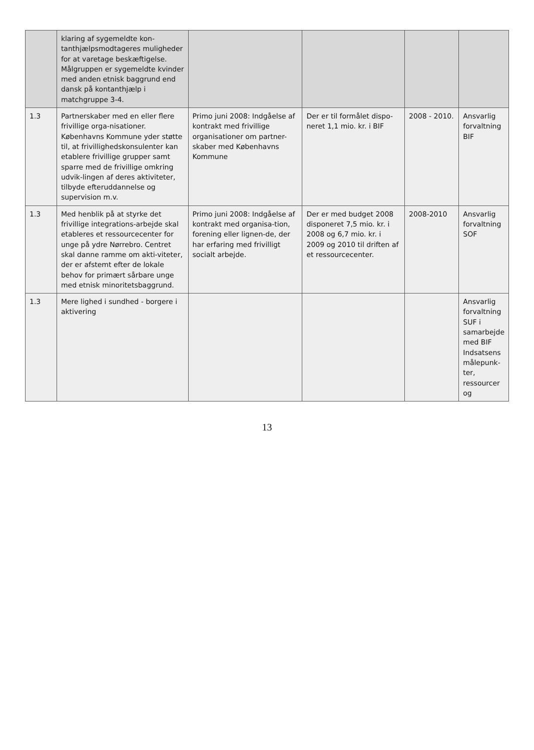| | klaring af sygemeldte kon-tanthjælpsmodtageres muligheder for at varetage beskæftigelse. Målgruppen er sygemeldte kvinder med anden etnisk baggrund end dansk på kontanthjælp i matchgruppe 3-4. | | | | |
| 1.3 | Partnerskaber med en eller flere frivillige orga-nisationer. Københavns Kommune yder støtte til, at frivillighedskonsulenter kan etablere frivillige grupper samt sparre med de frivillige omkring udvik-lingen af deres aktiviteter, tilbyde efteruddannelse og supervision m.v. | Primo juni 2008: Indgåelse af kontrakt med frivillige organisationer om partner-skaber med Københavns Kommune | Der er til formålet dispo-neret 1,1 mio. kr. i BIF | 2008 - 2010. | Ansvarlig forvaltning BIF |
| 1.3 | Med henblik på at styrke det frivillige integrations-arbejde skal etableres et ressourcecenter for unge på ydre Nørrebro. Centret skal danne ramme om akti-viteter, der er afstemt efter de lokale behov for primært sårbare unge med etnisk minoritetsbaggrund. | Primo juni 2008: Indgåelse af kontrakt med organisa-tion, forening eller lignen-de, der har erfaring med frivilligt socialt arbejde. | Der er med budget 2008 disponeret 7,5 mio. kr. i 2008 og 6,7 mio. kr. i 2009 og 2010 til driften af et ressourcecenter. | 2008-2010 | Ansvarlig forvaltning SOF |
| 1.3 | Mere lighed i sundhed - borgere i aktivering | | | | Ansvarlig forvaltning SUF i samarbejde med BIF Indsatsens målepunk-ter, ressourcer og |
13